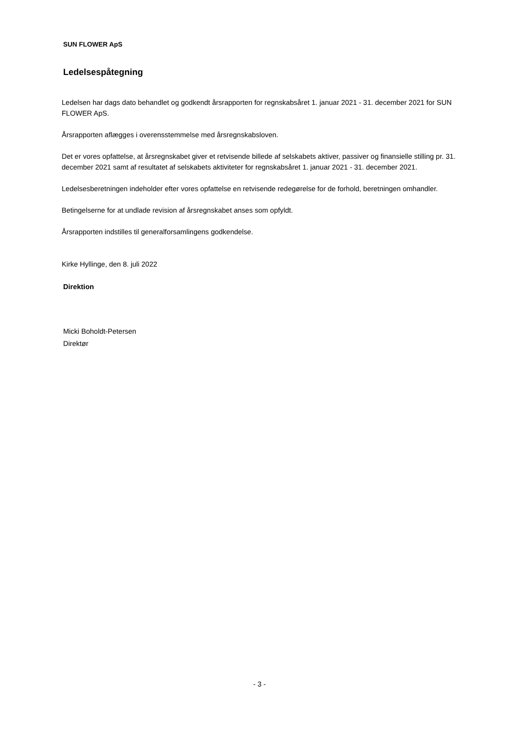SUN FLOWER ApS
Ledelsespåtegning
Ledelsen har dags dato behandlet og godkendt årsrapporten for regnskabsåret 1. januar 2021 - 31. december 2021 for SUN FLOWER ApS.
Årsrapporten aflægges i overensstemmelse med årsregnskabsloven.
Det er vores opfattelse, at årsregnskabet giver et retvisende billede af selskabets aktiver, passiver og finansielle stilling pr. 31. december 2021 samt af resultatet af selskabets aktiviteter for regnskabsåret 1. januar 2021 - 31. december 2021.
Ledelsesberetningen indeholder efter vores opfattelse en retvisende redegørelse for de forhold, beretningen omhandler.
Betingelserne for at undlade revision af årsregnskabet anses som opfyldt.
Årsrapporten indstilles til generalforsamlingens godkendelse.
Kirke Hyllinge, den 8. juli 2022
Direktion
Micki Boholdt-Petersen
Direktør
- 3 -